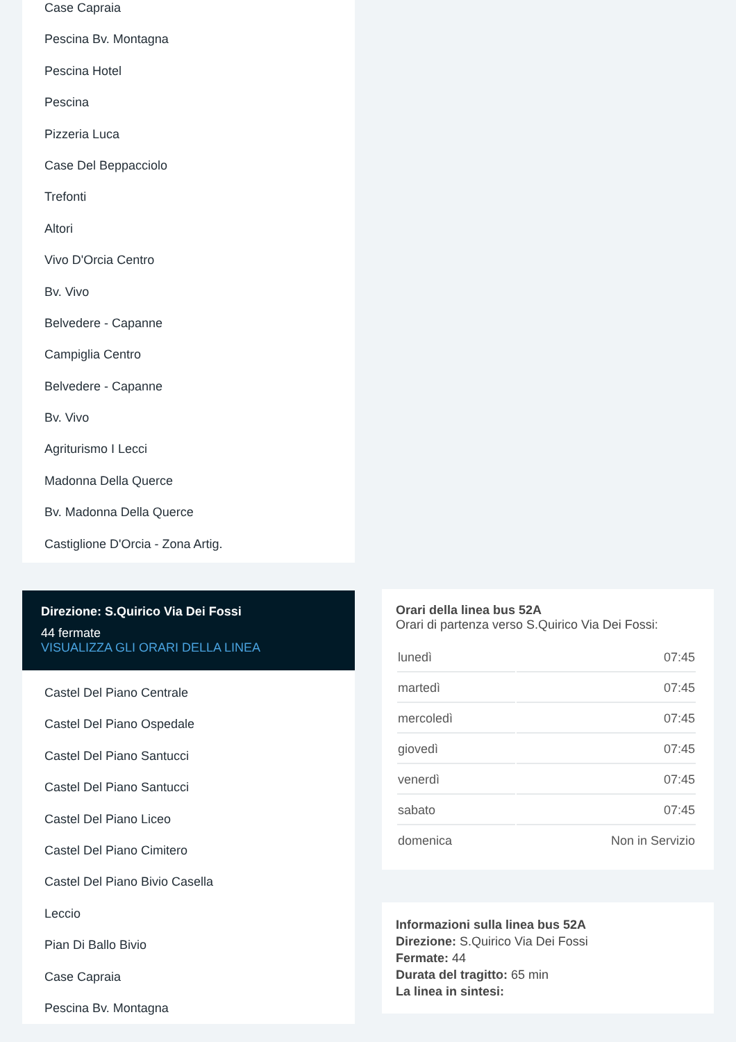Case Capraia
Pescina Bv. Montagna
Pescina Hotel
Pescina
Pizzeria Luca
Case Del Beppacciolo
Trefonti
Altori
Vivo D'Orcia Centro
Bv. Vivo
Belvedere - Capanne
Campiglia Centro
Belvedere - Capanne
Bv. Vivo
Agriturismo I Lecci
Madonna Della Querce
Bv. Madonna Della Querce
Castiglione D'Orcia - Zona Artig.
Direzione: S.Quirico Via Dei Fossi
44 fermate
VISUALIZZA GLI ORARI DELLA LINEA
Castel Del Piano Centrale
Castel Del Piano Ospedale
Castel Del Piano Santucci
Castel Del Piano Santucci
Castel Del Piano Liceo
Castel Del Piano Cimitero
Castel Del Piano Bivio Casella
Leccio
Pian Di Ballo Bivio
Case Capraia
Pescina Bv. Montagna
Orari della linea bus 52A
Orari di partenza verso S.Quirico Via Dei Fossi:
| lunedì | 07:45 |
| martedì | 07:45 |
| mercoledì | 07:45 |
| giovedì | 07:45 |
| venerdì | 07:45 |
| sabato | 07:45 |
| domenica | Non in Servizio |
Informazioni sulla linea bus 52A
Direzione: S.Quirico Via Dei Fossi
Fermate: 44
Durata del tragitto: 65 min
La linea in sintesi: